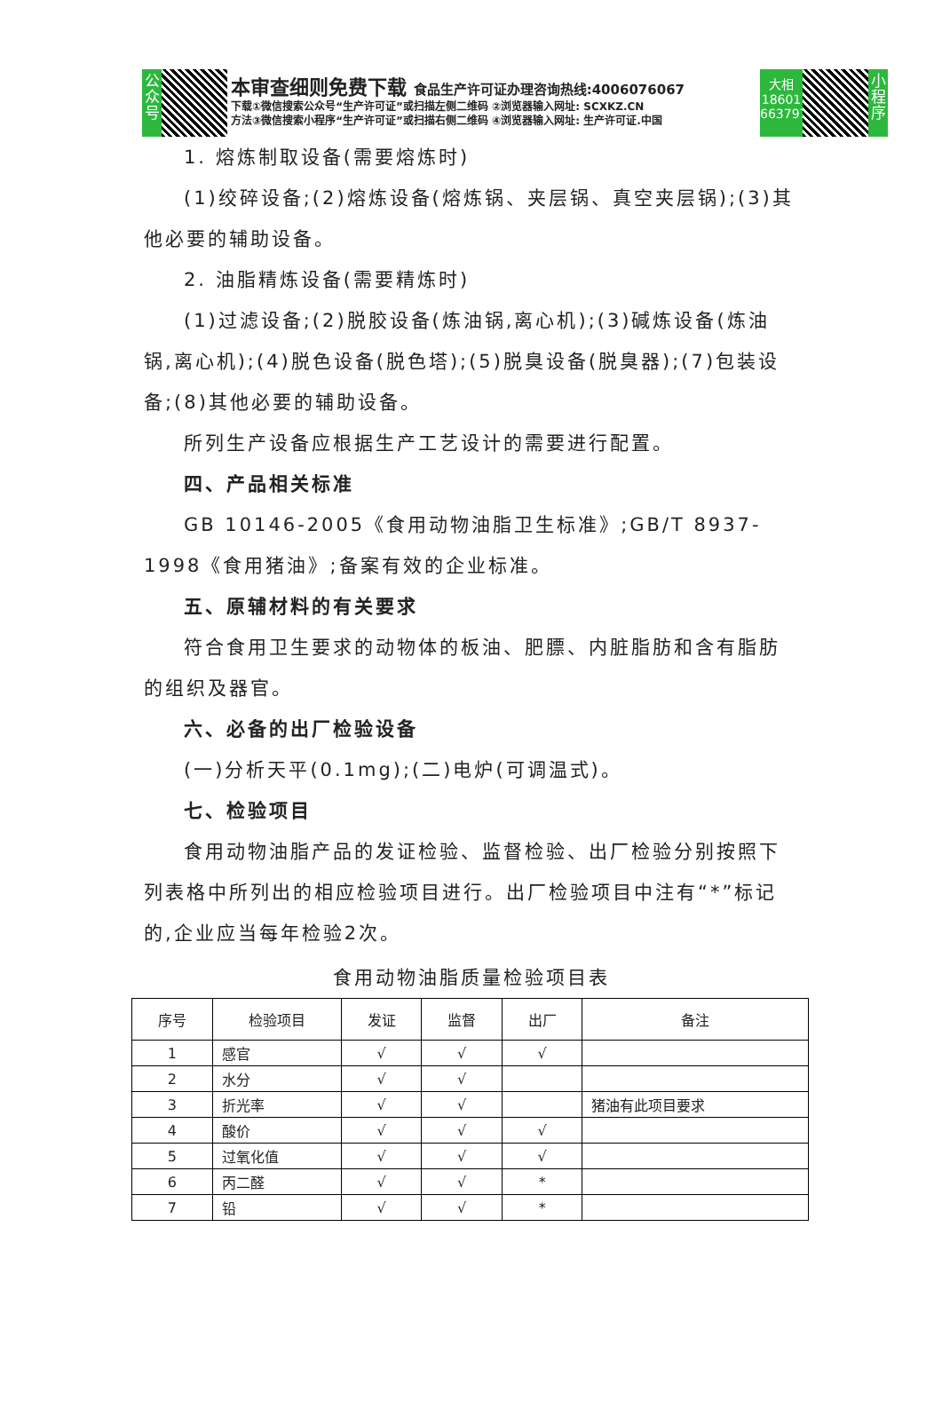公众号
本审查细则免费下载 食品生产许可证办理咨询热线:4006076067
下载①微信搜索公众号“生产许可证”或扫描左侧二维码 ②浏览器输入网址: SCXKZ.CN
方法③微信搜索小程序“生产许可证”或扫描右侧二维码 ④浏览器输入网址: 生产许可证.中国
大相
18601
663797
小程序
1. 熔炼制取设备(需要熔炼时)
(1)绞碎设备;(2)熔炼设备(熔炼锅、夹层锅、真空夹层锅);(3)其他必要的辅助设备。
2. 油脂精炼设备(需要精炼时)
(1)过滤设备;(2)脱胶设备(炼油锅,离心机);(3)碱炼设备(炼油锅,离心机);(4)脱色设备(脱色塔);(5)脱臭设备(脱臭器);(7)包装设备;(8)其他必要的辅助设备。
所列生产设备应根据生产工艺设计的需要进行配置。
四、产品相关标准
GB 10146-2005《食用动物油脂卫生标准》;GB/T 8937-1998《食用猪油》;备案有效的企业标准。
五、原辅材料的有关要求
符合食用卫生要求的动物体的板油、肥膘、内脏脂肪和含有脂肪的组织及器官。
六、必备的出厂检验设备
(一)分析天平(0.1mg);(二)电炉(可调温式)。
七、检验项目
食用动物油脂产品的发证检验、监督检验、出厂检验分别按照下列表格中所列出的相应检验项目进行。出厂检验项目中注有“*”标记的,企业应当每年检验2次。
食用动物油脂质量检验项目表
| 序号 | 检验项目 | 发证 | 监督 | 出厂 | 备注 |
| --- | --- | --- | --- | --- | --- |
| 1 | 感官 | √ | √ | √ | |
| 2 | 水分 | √ | √ | | |
| 3 | 折光率 | √ | √ | | 猪油有此项目要求 |
| 4 | 酸价 | √ | √ | √ | |
| 5 | 过氧化值 | √ | √ | √ | |
| 6 | 丙二醛 | √ | √ | * | |
| 7 | 铅 | √ | √ | * | |